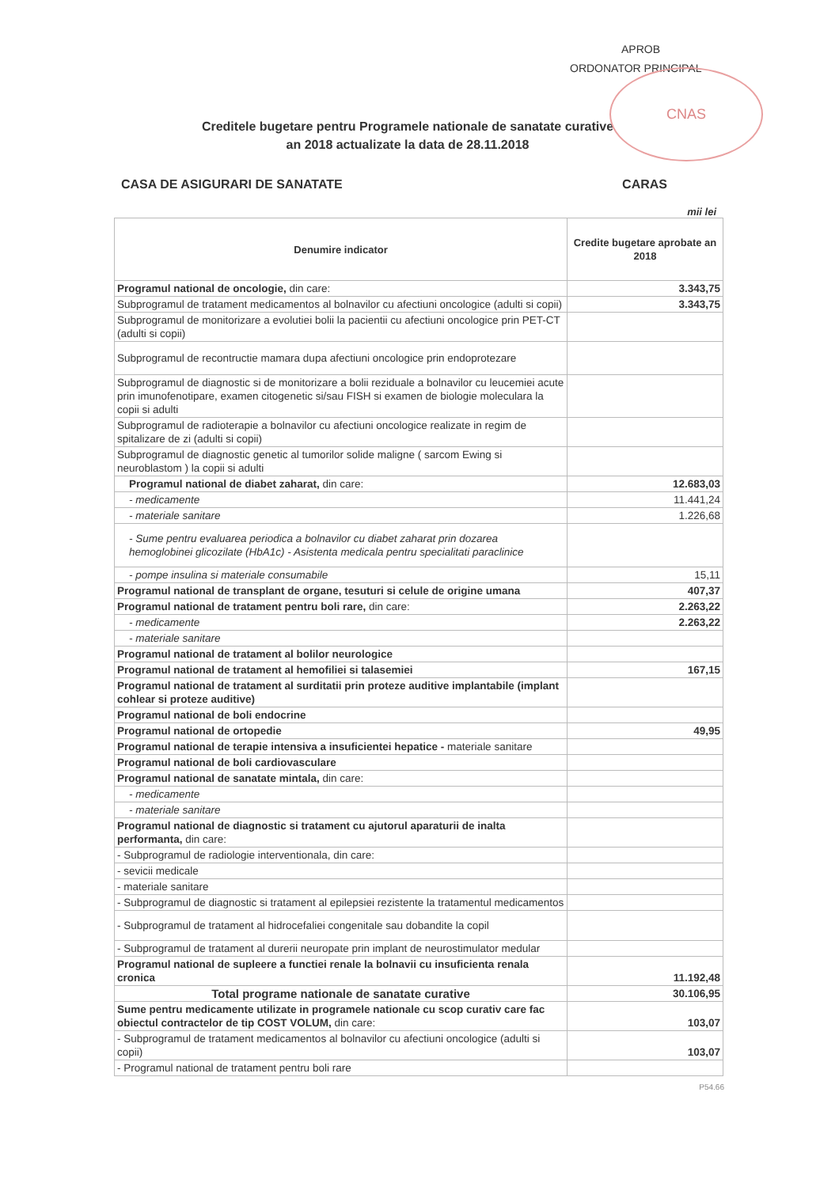CNAS
APROB
ORDONATOR PRINCIPAL
Creditele bugetare pentru Programele nationale de sanatate curative
an 2018 actualizate la data de 28.11.2018
CASA DE ASIGURARI DE SANATATE CARAS
mii lei
| Denumire indicator | Credite bugetare aprobate an 2018 |
| --- | --- |
| Programul national de oncologie, din care: | 3.343,75 |
| Subprogramul de tratament medicamentos al bolnavilor cu afectiuni oncologice (adulti si copii) | 3.343,75 |
| Subprogramul de monitorizare a evolutiei bolii la pacientii cu afectiuni oncologice prin PET-CT (adulti si copii) | |
| Subprogramul de recontructie mamara dupa afectiuni oncologice prin endoprotezare | |
| Subprogramul de diagnostic si de monitorizare a bolii reziduale a bolnavilor cu leucemiei acute prin imunofenotipare, examen citogenetic si/sau FISH si examen de biologie moleculara la copii si adulti | |
| Subprogramul de radioterapie a bolnavilor cu afectiuni oncologice realizate in regim de spitalizare de zi (adulti si copii) | |
| Subprogramul de diagnostic genetic al tumorilor solide maligne ( sarcom Ewing si neuroblastom ) la copii si adulti | |
| Programul national de diabet zaharat, din care: | 12.683,03 |
| - medicamente | 11.441,24 |
| - materiale sanitare | 1.226,68 |
| - Sume pentru evaluarea periodica a bolnavilor cu diabet zaharat prin dozarea hemoglobinei glicozilate (HbA1c) - Asistenta medicala pentru specialitati paraclinice | |
| - pompe insulina si materiale consumabile | 15,11 |
| Programul national de transplant de organe, tesuturi si celule de origine umana | 407,37 |
| Programul national de tratament pentru boli rare, din care: | 2.263,22 |
| - medicamente | 2.263,22 |
| - materiale sanitare | |
| Programul national de tratament al bolilor neurologice | |
| Programul national de tratament al hemofiliei si talasemiei | 167,15 |
| Programul national de tratament al surditatii prin proteze auditive implantabile (implant cohlear si proteze auditive) | |
| Programul national de boli endocrine | |
| Programul national de ortopedie | 49,95 |
| Programul national de terapie intensiva a insuficientei hepatice - materiale sanitare | |
| Programul national de boli cardiovasculare | |
| Programul national de sanatate mintala, din care: | |
| - medicamente | |
| - materiale sanitare | |
| Programul national de diagnostic si tratament cu ajutorul aparaturii de inalta performanta, din care: | |
| - Subprogramul de radiologie interventionala, din care: | |
| - sevicii medicale | |
| - materiale sanitare | |
| - Subprogramul de diagnostic si tratament al epilepsiei rezistente la tratamentul medicamentos | |
| - Subprogramul de tratament al hidrocefaliei congenitale sau dobandite la copil | |
| - Subprogramul de tratament al durerii neuropate prin implant de neurostimulator medular | |
| Programul national de supleere a functiei renale la bolnavii cu insuficienta renala cronica | 11.192,48 |
| Total programe nationale de sanatate curative | 30.106,95 |
| Sume pentru medicamente utilizate in programele nationale cu scop curativ care fac obiectul contractelor de tip COST VOLUM, din care: | 103,07 |
| - Subprogramul de tratament medicamentos al bolnavilor cu afectiuni oncologice (adulti si copii) | 103,07 |
| - Programul national de tratament pentru boli rare | |
P54.66